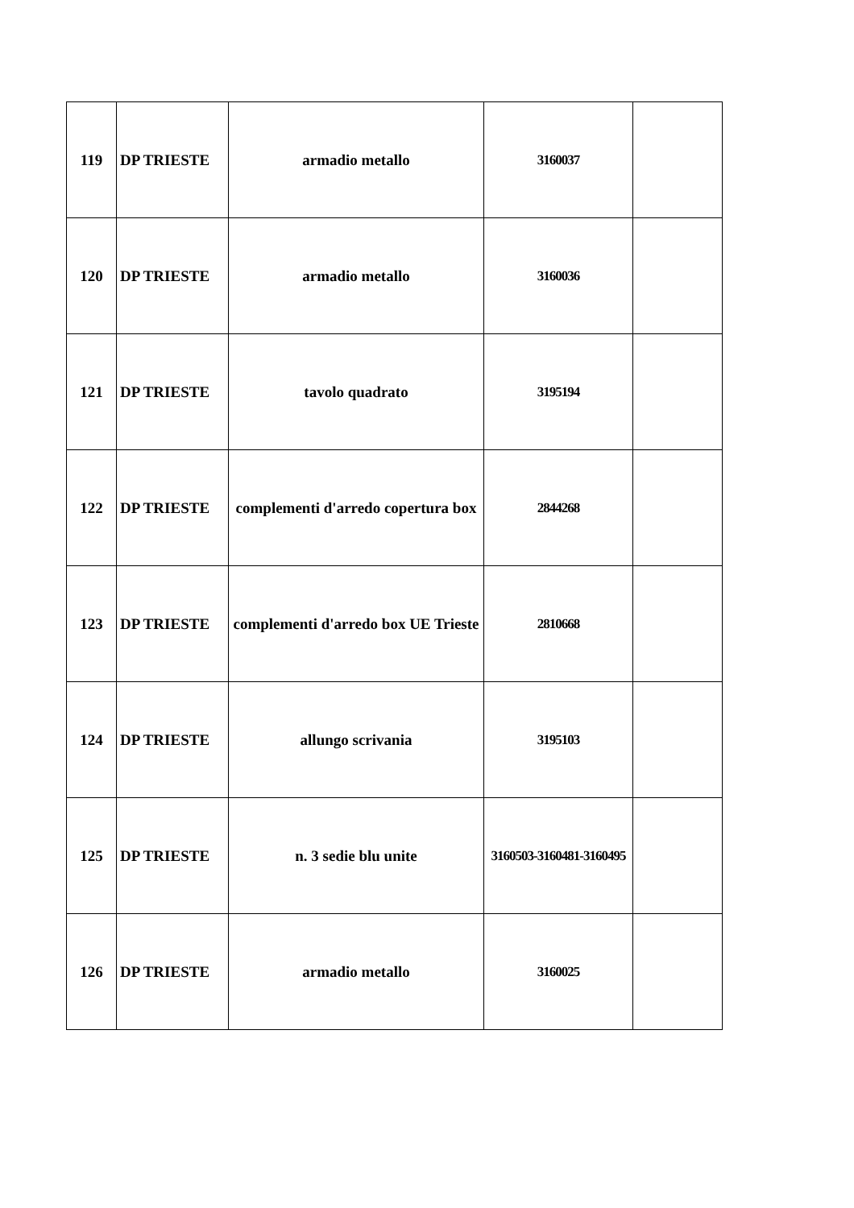| 119 | DP TRIESTE | armadio metallo | 3160037 | |
| 120 | DP TRIESTE | armadio metallo | 3160036 | |
| 121 | DP TRIESTE | tavolo quadrato | 3195194 | |
| 122 | DP TRIESTE | complementi d'arredo copertura box | 2844268 | |
| 123 | DP TRIESTE | complementi d'arredo box UE Trieste | 2810668 | |
| 124 | DP TRIESTE | allungo scrivania | 3195103 | |
| 125 | DP TRIESTE | n. 3 sedie blu unite | 3160503-3160481-3160495 | |
| 126 | DP TRIESTE | armadio metallo | 3160025 | |